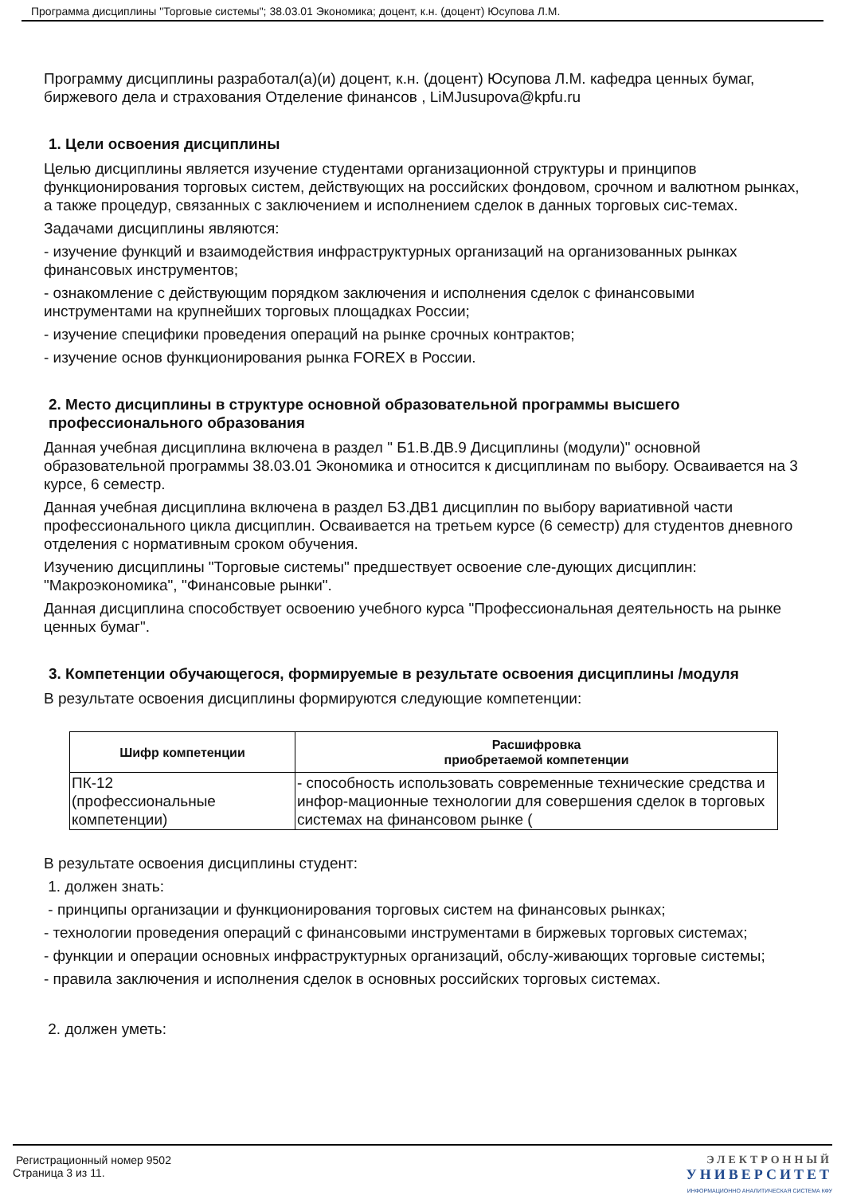Программа дисциплины "Торговые системы"; 38.03.01 Экономика; доцент, к.н. (доцент) Юсупова Л.М.
Программу дисциплины разработал(а)(и) доцент, к.н. (доцент) Юсупова Л.М. кафедра ценных бумаг, биржевого дела и страхования Отделение финансов , LiMJusupova@kpfu.ru
1. Цели освоения дисциплины
Целью дисциплины является изучение студентами организационной структуры и принципов функционирования торговых систем, действующих на российских фондовом, срочном и валютном рынках, а также процедур, связанных с заключением и исполнением сделок в данных торговых сис-темах.
Задачами дисциплины являются:
- изучение функций и взаимодействия инфраструктурных организаций на организованных рынках финансовых инструментов;
- ознакомление с действующим порядком заключения и исполнения сделок с финансовыми инструментами на крупнейших торговых площадках России;
- изучение специфики проведения операций на рынке срочных контрактов;
- изучение основ функционирования рынка FOREX в России.
2. Место дисциплины в структуре основной образовательной программы высшего профессионального образования
Данная учебная дисциплина включена в раздел " Б1.В.ДВ.9 Дисциплины (модули)" основной образовательной программы 38.03.01 Экономика и относится к дисциплинам по выбору. Осваивается на 3 курсе, 6 семестр.
Данная учебная дисциплина включена в раздел Б3.ДВ1 дисциплин по выбору вариативной части профессионального цикла дисциплин. Осваивается на третьем курсе (6 семестр) для студентов дневного отделения с нормативным сроком обучения.
Изучению дисциплины "Торговые системы" предшествует освоение сле-дующих дисциплин: "Макроэкономика", "Финансовые рынки".
Данная дисциплина способствует освоению учебного курса "Профессиональная деятельность на рынке ценных бумаг".
3. Компетенции обучающегося, формируемые в результате освоения дисциплины /модуля
В результате освоения дисциплины формируются следующие компетенции:
| Шифр компетенции | Расшифровка приобретаемой компетенции |
| --- | --- |
| ПК-12 (профессиональные компетенции) | - способность использовать современные технические средства и инфор-мационные технологии для совершения сделок в торговых системах на финансовом рынке ( |
В результате освоения дисциплины студент:
1. должен знать:
- принципы организации и функционирования торговых систем на финансовых рынках;
- технологии проведения операций с финансовыми инструментами в биржевых торговых системах;
- функции и операции основных инфраструктурных организаций, обслу-живающих торговые системы;
- правила заключения и исполнения сделок в основных российских торговых системах.
2. должен уметь:
Регистрационный номер 9502
Страница 3 из 11.
ЭЛЕКТРОННЫЙ
УНИВЕРСИТЕТ
ИНФОРМАЦИОННО АНАЛИТИЧЕСКАЯ СИСТЕМА КФУ